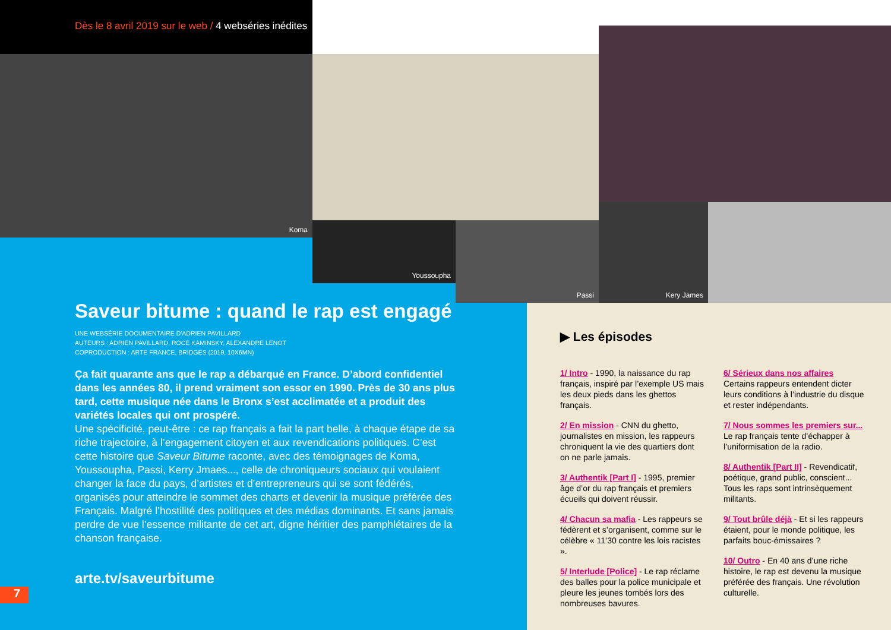Dès le 8 avril 2019 sur le web / 4 webséries inédites
Koma
Youssoupha Passi
Kery James
Saveur bitume : quand le rap est engagé
UNE WEBSÉRIE DOCUMENTAIRE D'ADRIEN PAVILLARD
AUTEURS : ADRIEN PAVILLARD, ROCÉ KAMINSKY, ALEXANDRE LENOT
COPRODUCTION : ARTE FRANCE, BRIDGES (2019, 10X6MN)
Ça fait quarante ans que le rap a débarqué en France. D’abord confidentiel dans les années 80, il prend vraiment son essor en 1990. Près de 30 ans plus tard, cette musique née dans le Bronx s’est acclimatée et a produit des variétés locales qui ont prospéré.
Une spécificité, peut-être : ce rap français a fait la part belle, à chaque étape de sa riche trajectoire, à l’engagement citoyen et aux revendications politiques. C’est cette histoire que Saveur Bitume raconte, avec des témoignages de Koma, Youssoupha, Passi, Kerry Jmaes..., celle de chroniqueurs sociaux qui voulaient changer la face du pays, d’artistes et d’entrepreneurs qui se sont fédérés, organisés pour atteindre le sommet des charts et devenir la musique préférée des Français. Malgré l’hostilité des politiques et des médias dominants. Et sans jamais perdre de vue l’essence militante de cet art, digne héritier des pamphlétaires de la chanson française.
arte.tv/saveurbitume
7
▶ Les épisodes
1/ Intro - 1990, la naissance du rap français, inspiré par l’exemple US mais les deux pieds dans les ghettos français.
2/ En mission - CNN du ghetto, journalistes en mission, les rappeurs chroniquent la vie des quartiers dont on ne parle jamais.
3/ Authentik [Part I] - 1995, premier âge d’or du rap français et premiers écueils qui doivent réussir.
4/ Chacun sa mafia - Les rappeurs se fédèrent et s’organisent, comme sur le célèbre « 11’30 contre les lois racistes ».
5/ Interlude [Police] - Le rap réclame des balles pour la police municipale et pleure les jeunes tombés lors des nombreuses bavures.
6/ Sérieux dans nos affaires
Certains rappeurs entendent dicter leurs conditions à l’industrie du disque et rester indépendants.
7/ Nous sommes les premiers sur...
Le rap français tente d’échapper à l’uniformisation de la radio.
8/ Authentik [Part II] - Revendicatif, poétique, grand public, conscient... Tous les raps sont intrinsèquement militants.
9/ Tout brûle déjà - Et si les rappeurs étaient, pour le monde politique, les parfaits bouc-émissaires ?
10/ Outro - En 40 ans d’une riche histoire, le rap est devenu la musique préférée des français. Une révolution culturelle.